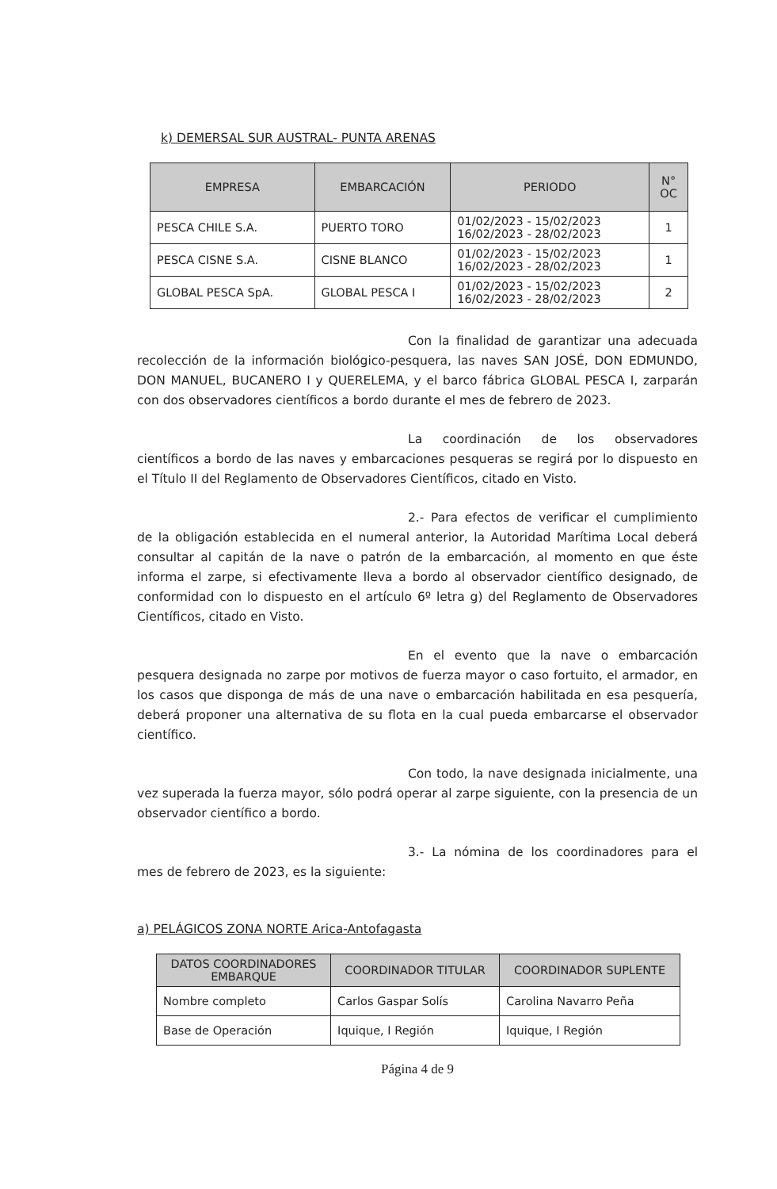k) DEMERSAL SUR AUSTRAL- PUNTA ARENAS
| EMPRESA | EMBARCACIÓN | PERIODO | N° OC |
| --- | --- | --- | --- |
| PESCA CHILE S.A. | PUERTO TORO | 01/02/2023 - 15/02/2023 16/02/2023 - 28/02/2023 | 1 |
| PESCA CISNE S.A. | CISNE BLANCO | 01/02/2023 - 15/02/2023 16/02/2023 - 28/02/2023 | 1 |
| GLOBAL PESCA SpA. | GLOBAL PESCA I | 01/02/2023 - 15/02/2023 16/02/2023 - 28/02/2023 | 2 |
Con la finalidad de garantizar una adecuada recolección de la información biológico-pesquera, las naves SAN JOSÉ, DON EDMUNDO, DON MANUEL, BUCANERO I y QUERELEMA, y el barco fábrica GLOBAL PESCA I, zarparán con dos observadores científicos a bordo durante el mes de febrero de 2023.
La coordinación de los observadores científicos a bordo de las naves y embarcaciones pesqueras se regirá por lo dispuesto en el Título II del Reglamento de Observadores Científicos, citado en Visto.
2.- Para efectos de verificar el cumplimiento de la obligación establecida en el numeral anterior, la Autoridad Marítima Local deberá consultar al capitán de la nave o patrón de la embarcación, al momento en que éste informa el zarpe, si efectivamente lleva a bordo al observador científico designado, de conformidad con lo dispuesto en el artículo 6º letra g) del Reglamento de Observadores Científicos, citado en Visto.
En el evento que la nave o embarcación pesquera designada no zarpe por motivos de fuerza mayor o caso fortuito, el armador, en los casos que disponga de más de una nave o embarcación habilitada en esa pesquería, deberá proponer una alternativa de su flota en la cual pueda embarcarse el observador científico.
Con todo, la nave designada inicialmente, una vez superada la fuerza mayor, sólo podrá operar al zarpe siguiente, con la presencia de un observador científico a bordo.
3.- La nómina de los coordinadores para el mes de febrero de 2023, es la siguiente:
a) PELÁGICOS ZONA NORTE Arica-Antofagasta
| DATOS COORDINADORES EMBARQUE | COORDINADOR TITULAR | COORDINADOR SUPLENTE |
| --- | --- | --- |
| Nombre completo | Carlos Gaspar Solís | Carolina Navarro Peña |
| Base de Operación | Iquique, I Región | Iquique, I Región |
Página 4 de 9